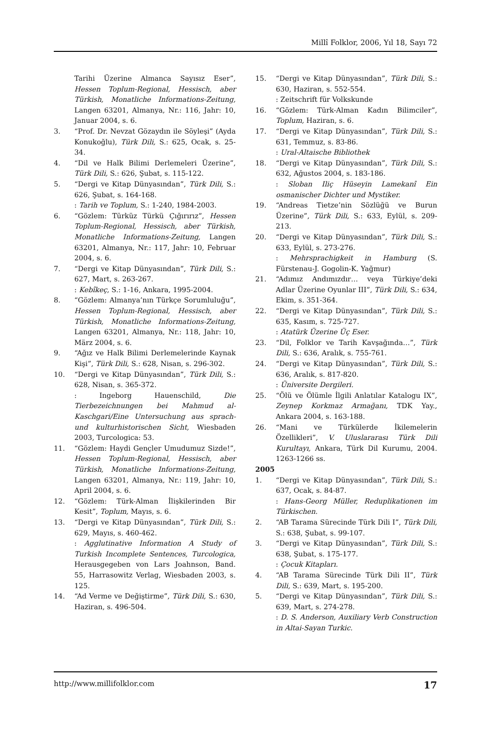Millî Folklor, 2006, Yıl 18, Sayı 72
Tarihi Üzerine Almanca Sayısız Eser”, Hessen Toplum-Regional, Hessisch, aber Türkish, Monatliche Informations-Zeitung, Langen 63201, Almanya, Nr.: 116, Jahr: 10, Januar 2004, s. 6.
3. “Prof. Dr. Nevzat Gözaydın ile Söyleşi” (Ayda Konukoğlu), Türk Dili, S.: 625, Ocak, s. 25-34.
4. “Dil ve Halk Bilimi Derlemeleri Üzerine”, Türk Dili, S.: 626, Şubat, s. 115-122.
5. “Dergi ve Kitap Dünyasından”, Türk Dili, S.: 626, Şubat, s. 164-168.
: Tarih ve Toplum, S.: 1-240, 1984-2003.
6. “Gözlem: Türküz Türkü Çığırırız”, Hessen Toplum-Regional, Hessisch, aber Türkish, Monatliche Informations-Zeitung, Langen 63201, Almanya, Nr.: 117, Jahr: 10, Februar 2004, s. 6.
7. “Dergi ve Kitap Dünyasından”, Türk Dili, S.: 627, Mart, s. 263-267.
: Kebîkeç, S.: 1-16, Ankara, 1995-2004.
8. “Gözlem: Almanya’nın Türkçe Sorumluluğu”, Hessen Toplum-Regional, Hessisch, aber Türkish, Monatliche Informations-Zeitung, Langen 63201, Almanya, Nr.: 118, Jahr: 10, März 2004, s. 6.
9. “Ağız ve Halk Bilimi Derlemelerinde Kaynak Kişi”, Türk Dili, S.: 628, Nisan, s. 296-302.
10. “Dergi ve Kitap Dünyasından”, Türk Dili, S.: 628, Nisan, s. 365-372.
: Ingeborg Hauenschild, Die Tierbezeichnungen bei Mahmud al-Kaschgari/Eine Untersuchung aus sprach-und kulturhistorischen Sicht, Wiesbaden 2003, Turcologica: 53.
11. “Gözlem: Haydi Gençler Umudumuz Sizde!”, Hessen Toplum-Regional, Hessisch, aber Türkish, Monatliche Informations-Zeitung, Langen 63201, Almanya, Nr.: 119, Jahr: 10, April 2004, s. 6.
12. “Gözlem: Türk-Alman İlişkilerinden Bir Kesit”, Toplum, Mayıs, s. 6.
13. “Dergi ve Kitap Dünyasından”, Türk Dili, S.: 629, Mayıs, s. 460-462.
: Agglutinative Information A Study of Turkish Incomplete Sentences, Turcologica, Herausgegeben von Lars Joahnson, Band. 55, Harrasowitz Verlag, Wiesbaden 2003, s. 125.
14. “Ad Verme ve Değiştirme”, Türk Dili, S.: 630, Haziran, s. 496-504.
15. “Dergi ve Kitap Dünyasından”, Türk Dili, S.: 630, Haziran, s. 552-554.
: Zeitschrift für Volkskunde
16. “Gözlem: Türk-Alman Kadın Bilimciler”, Toplum, Haziran, s. 6.
17. “Dergi ve Kitap Dünyasından”, Türk Dili, S.: 631, Temmuz, s. 83-86.
: Ural-Altaische Bibliothek
18. “Dergi ve Kitap Dünyasından”, Türk Dili, S.: 632, Ağustos 2004, s. 183-186.
: Sloban Iliç Hüseyin Lamekanî Ein osmanischer Dichter und Mystiker.
19. “Andreas Tietze’nin Sözlüğü ve Burun Üzerine”, Türk Dili, S.: 633, Eylül, s. 209-213.
20. “Dergi ve Kitap Dünyasından”, Türk Dili, S.: 633, Eylül, s. 273-276.
: Mehrsprachigkeit in Hamburg (S. Fürstenau-J. Gogolin-K. Yağmur)
21. “Adımız Andımızdır… veya Türkiye’deki Adlar Üzerine Oyunlar III”, Türk Dili, S.: 634, Ekim, s. 351-364.
22. “Dergi ve Kitap Dünyasından”, Türk Dili, S.: 635, Kasım, s. 725-727.
: Atatürk Üzerine Üç Eser.
23. “Dil, Folklor ve Tarih Kavşağında…”, Türk Dili, S.: 636, Aralık, s. 755-761.
24. “Dergi ve Kitap Dünyasından”, Türk Dili, S.: 636, Aralık, s. 817-820.
: Üniversite Dergileri.
25. “Ölü ve Ölümle İlgili Anlatılar Katalogu IX”, Zeynep Korkmaz Armağanı, TDK Yay., Ankara 2004, s. 163-188.
26. “Mani ve Türkülerde İkilemelerin Özellikleri”, V. Uluslararası Türk Dili Kurultayı, Ankara, Türk Dil Kurumu, 2004. 1263-1266 ss.
2005
1. “Dergi ve Kitap Dünyasından”, Türk Dili, S.: 637, Ocak, s. 84-87.
: Hans-Georg Müller, Reduplikationen im Türkischen.
2. “AB Tarama Sürecinde Türk Dili I”, Türk Dili, S.: 638, Şubat, s. 99-107.
3. “Dergi ve Kitap Dünyasından”, Türk Dili, S.: 638, Şubat, s. 175-177.
: Çocuk Kitapları.
4. “AB Tarama Sürecinde Türk Dili II”, Türk Dili, S.: 639, Mart, s. 195-200.
5. “Dergi ve Kitap Dünyasından”, Türk Dili, S.: 639, Mart, s. 274-278.
: D. S. Anderson, Auxiliary Verb Construction in Altai-Sayan Turkic.
http://www.millifolklor.com 17